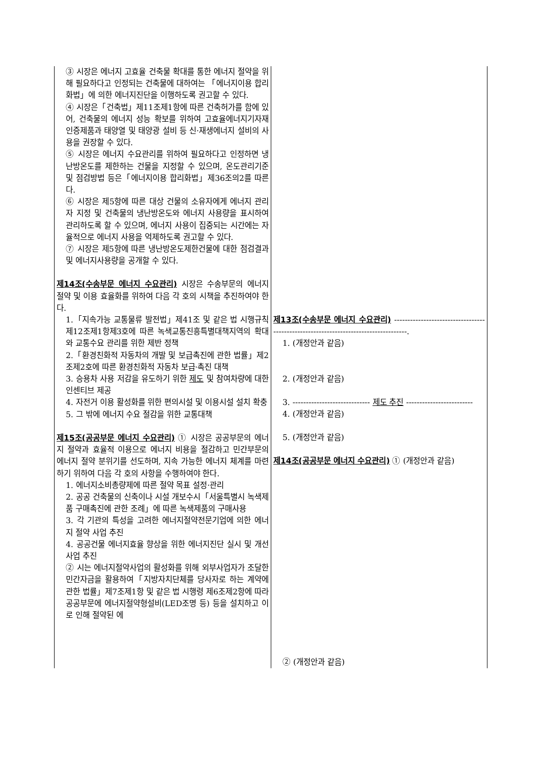| ③ 시장은 에너지 고효율 건축물 확대를 통한 에너지 절약을 위해 필요하다고 인정되는 건축물에 대하여는 「에너지이용 합리화법」에 의한 에너지진단을 이행하도록 권고할 수 있다. ④ 시장은「건축법」제11조제1항에 따른 건축허가를 함에 있어, 건축물의 에너지 성능 확보를 위하여 고효율에너지기자재 인증제품과 태양열 및 태양광 설비 등 신·재생에너지 설비의 사용을 권장할 수 있다. ⑤ 시장은 에너지 수요관리를 위하여 필요하다고 인정하면 냉난방온도를 제한하는 건물을 지정할 수 있으며, 온도관리기준 및 점검방법 등은「에너지이용 합리화법」제36조의2를 따른다. ⑥ 시장은 제5항에 따른 대상 건물의 소유자에게 에너지 관리자 지정 및 건축물의 냉난방온도와 에너지 사용량을 표시하여 관리하도록 할 수 있으며, 에너지 사용이 집중되는 시간에는 자율적으로 에너지 사용을 억제하도록 권고할 수 있다. ⑦ 시장은 제5항에 따른 냉난방온도제한건물에 대한 점검결과 및 에너지사용량을 공개할 수 있다. 제14조(수송부문 에너지 수요관리) 시장은 수송부문의 에너지 절약 및 이용 효율화를 위하여 다음 각 호의 시책을 추진하여야 한다. 1.「지속가능 교통물류 발전법」제41조 및 같은 법 시행규칙 제12조제1항제3호에 따른 녹색교통진흥특별대책지역의 확대와 교통수요 관리를 위한 제반 정책 2.「환경친화적 자동차의 개발 및 보급촉진에 관한 법률」제2조제2호에 따른 환경친화적 자동차 보급·촉진 대책 3. 승용차 사용 저감을 유도하기 위한 제도 및 참여차량에 대한 인센티브 제공 4. 자전거 이용 활성화를 위한 편의시설 및 이용시설 설치 확충 5. 그 밖에 에너지 수요 절감을 위한 교통대책 제15조(공공부문 에너지 수요관리) ① 시장은 공공부문의 에너지 절약과 효율적 이용으로 에너지 비용을 절감하고 민간부문의 에너지 절약 분위기를 선도하며, 지속 가능한 에너지 체계를 마련하기 위하여 다음 각 호의 사항을 수행하여야 한다. 1. 에너지소비총량제에 따른 절약 목표 설정·관리 2. 공공 건축물의 신축이나 시설 개보수시「서울특별시 녹색제품 구매촉진에 관한 조례」에 따른 녹색제품의 구매사용 3. 각 기관의 특성을 고려한 에너지절약전문기업에 의한 에너지 절약 사업 추진 4. 공공건물 에너지효율 향상을 위한 에너지진단 실시 및 개선사업 추진 ② 시는 에너지절약사업의 활성화를 위해 외부사업자가 조달한 민간자금을 활용하여「지방자치단체를 당사자로 하는 계약에 관한 법률」제7조제1항 및 같은 법 시행령 제6조제2항에 따라 공공부문에 에너지절약형설비(LED조명 등) 등을 설치하고 이로 인해 절약된 에 | 제13조(수송부문 에너지 수요관리) ------------------------------------------------------------------------------------. 1. (개정안과 같음) 2. (개정안과 같음) 3. ----------------------------- 제도 추진 ------------------------- 4. (개정안과 같음) 5. (개정안과 같음) 제14조(공공부문 에너지 수요관리) ① (개정안과 같음) ② (개정안과 같음) |